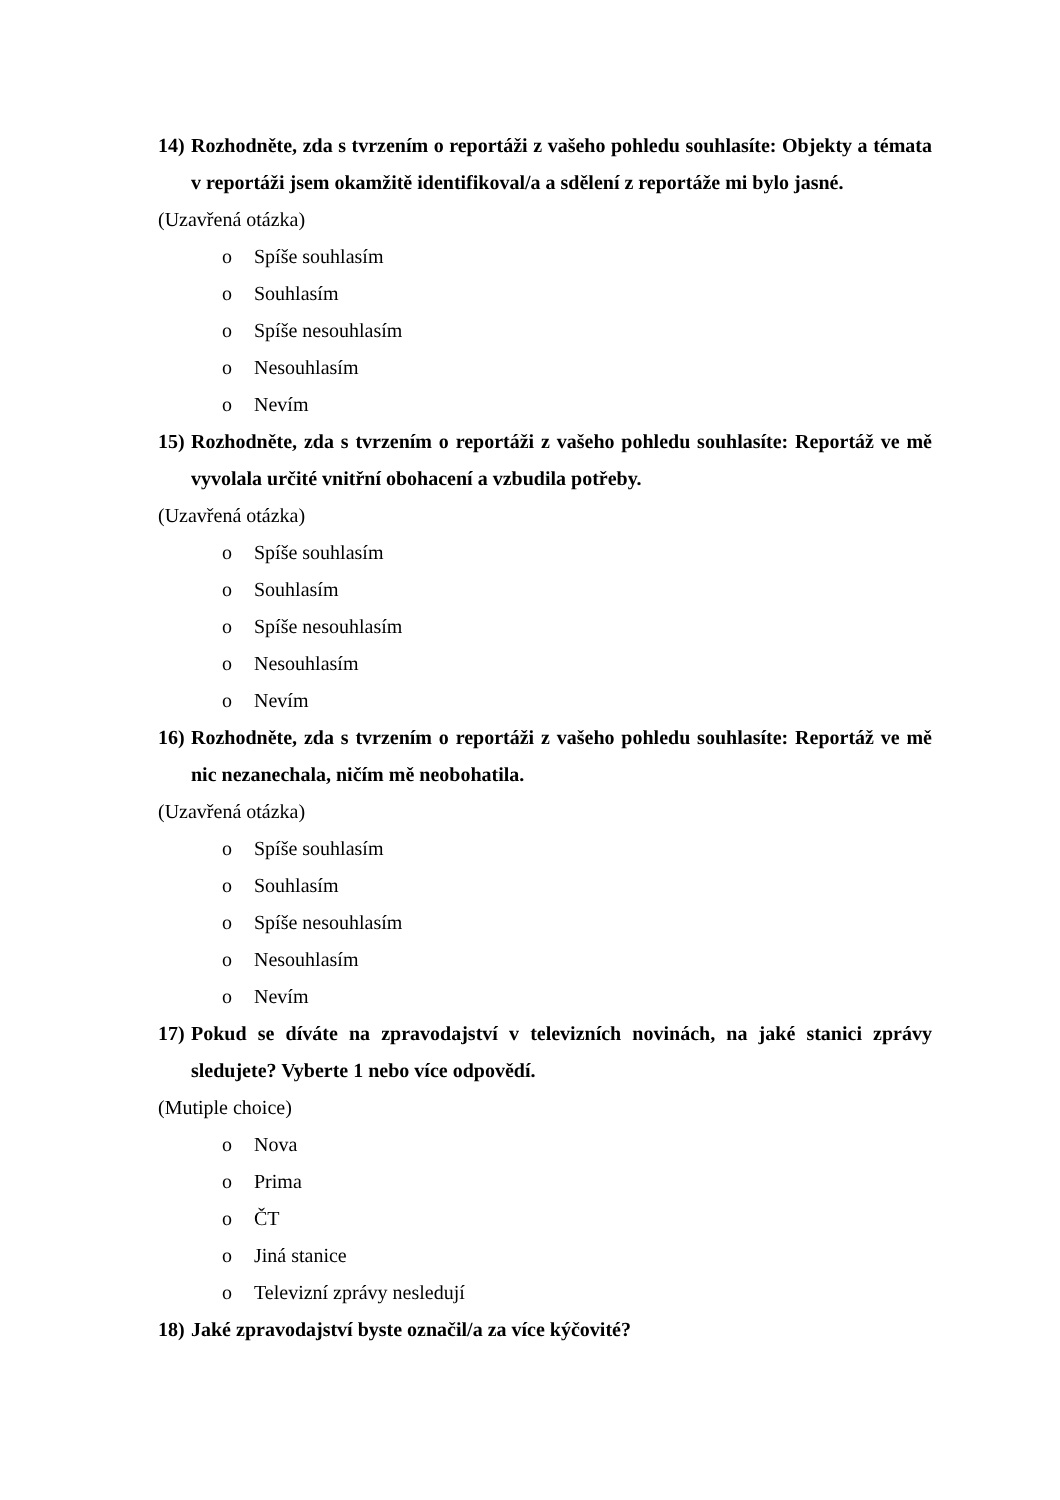14) Rozhodněte, zda s tvrzením o reportáži z vašeho pohledu souhlasíte: Objekty a témata v reportáži jsem okamžitě identifikoval/a a sdělení z reportáže mi bylo jasné.
(Uzavřená otázka)
o Spíše souhlasím
o Souhlasím
o Spíše nesouhlasím
o Nesouhlasím
o Nevím
15) Rozhodněte, zda s tvrzením o reportáži z vašeho pohledu souhlasíte: Reportáž ve mě vyvolala určité vnitřní obohacení a vzbudila potřeby.
(Uzavřená otázka)
o Spíše souhlasím
o Souhlasím
o Spíše nesouhlasím
o Nesouhlasím
o Nevím
16) Rozhodněte, zda s tvrzením o reportáži z vašeho pohledu souhlasíte: Reportáž ve mě nic nezanechala, ničím mě neobohatila.
(Uzavřená otázka)
o Spíše souhlasím
o Souhlasím
o Spíše nesouhlasím
o Nesouhlasím
o Nevím
17) Pokud se díváte na zpravodajství v televizních novinách, na jaké stanici zprávy sledujete? Vyberte 1 nebo více odpovědí.
(Mutiple choice)
o Nova
o Prima
o ČT
o Jiná stanice
o Televizní zprávy nesledují
18) Jaké zpravodajství byste označil/a za více kýčovité?